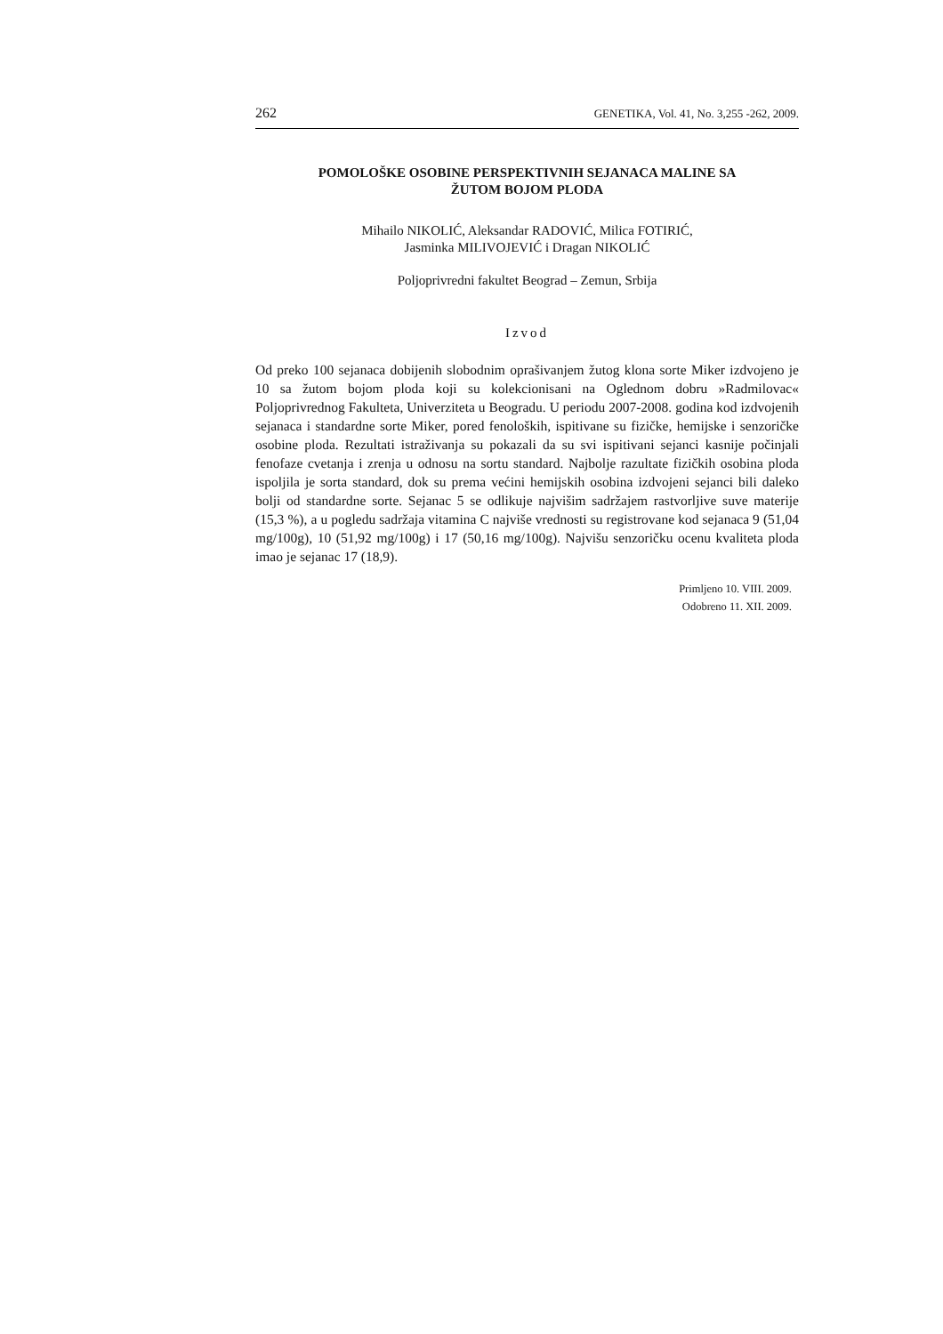262 GENETIKA, Vol. 41, No. 3,255 -262, 2009.
POMOLOŠKE OSOBINE PERSPEKTIVNIH SEJANACA MALINE SA
ŽUTOM BOJOM PLODA
Mihailo NIKOLIĆ, Aleksandar RADOVIĆ, Milica FOTIRIĆ,
Jasminka MILIVOJEVIĆ i Dragan NIKOLIĆ
Poljoprivredni fakultet Beograd – Zemun, Srbija
Izvod
Od preko 100 sejanaca dobijenih slobodnim oprašivanjem žutog klona sorte Miker izdvojeno je 10 sa žutom bojom ploda koji su kolekcionisani na Oglednom dobru »Radmilovac« Poljoprivrednog Fakulteta, Univerziteta u Beogradu. U periodu 2007-2008. godina kod izdvojenih sejanaca i standardne sorte Miker, pored fenoloških, ispitivane su fizičke, hemijske i senzoričke osobine ploda. Rezultati istraživanja su pokazali da su svi ispitivani sejanci kasnije počinjali fenofaze cvetanja i zrenja u odnosu na sortu standard. Najbolje razultate fizičkih osobina ploda ispoljila je sorta standard, dok su prema većini hemijskih osobina izdvojeni sejanci bili daleko bolji od standardne sorte. Sejanac 5 se odlikuje najvišim sadržajem rastvorljive suve materije (15,3 %), a u pogledu sadržaja vitamina C najviše vrednosti su registrovane kod sejanaca 9 (51,04 mg/100g), 10 (51,92 mg/100g) i 17 (50,16 mg/100g). Najvišu senzoričku ocenu kvaliteta ploda imao je sejanac 17 (18,9).
Primljeno 10. VIII. 2009.
Odobreno 11. XII. 2009.